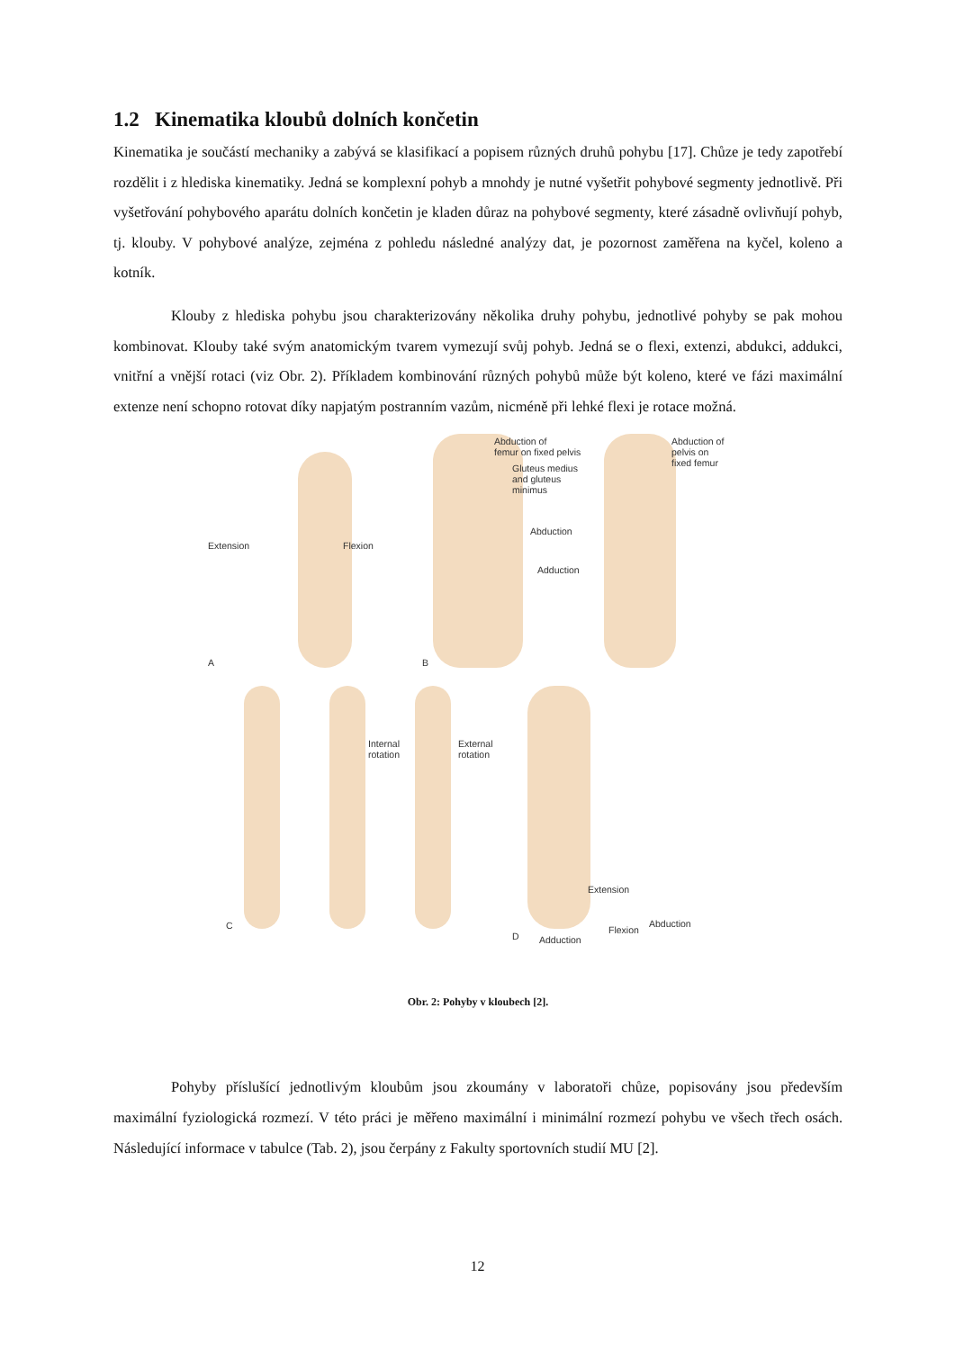1.2 Kinematika kloubů dolních končetin
Kinematika je součástí mechaniky a zabývá se klasifikací a popisem různých druhů pohybu [17]. Chůze je tedy zapotřebí rozdělit i z hlediska kinematiky. Jedná se komplexní pohyb a mnohdy je nutné vyšetřit pohybové segmenty jednotlivě. Při vyšetřování pohybového aparátu dolních končetin je kladen důraz na pohybové segmenty, které zásadně ovlivňují pohyb, tj. klouby. V pohybové analýze, zejména z pohledu následné analýzy dat, je pozornost zaměřena na kyčel, koleno a kotník.
Klouby z hlediska pohybu jsou charakterizovány několika druhy pohybu, jednotlivé pohyby se pak mohou kombinovat. Klouby také svým anatomickým tvarem vymezují svůj pohyb. Jedná se o flexi, extenzi, abdukci, addukci, vnitřní a vnější rotaci (viz Obr. 2). Příkladem kombinování různých pohybů může být koleno, které ve fázi maximální extenze není schopno rotovat díky napjatým postranním vazům, nicméně při lehké flexi je rotace možná.
Extension Flexion
A B
Abduction of
femur on fixed pelvis
Gluteus medius
and gluteus
minimus
Abduction
Adduction
Abduction of
pelvis on
fixed femur
Internal
rotation
External
rotation
C
D
Extension
Abduction
Flexion
Adduction
Obr. 2: Pohyby v kloubech [2].
Pohyby příslušící jednotlivým kloubům jsou zkoumány v laboratoři chůze, popisovány jsou především maximální fyziologická rozmezí. V této práci je měřeno maximální i minimální rozmezí pohybu ve všech třech osách. Následující informace v tabulce (Tab. 2), jsou čerpány z Fakulty sportovních studií MU [2].
12